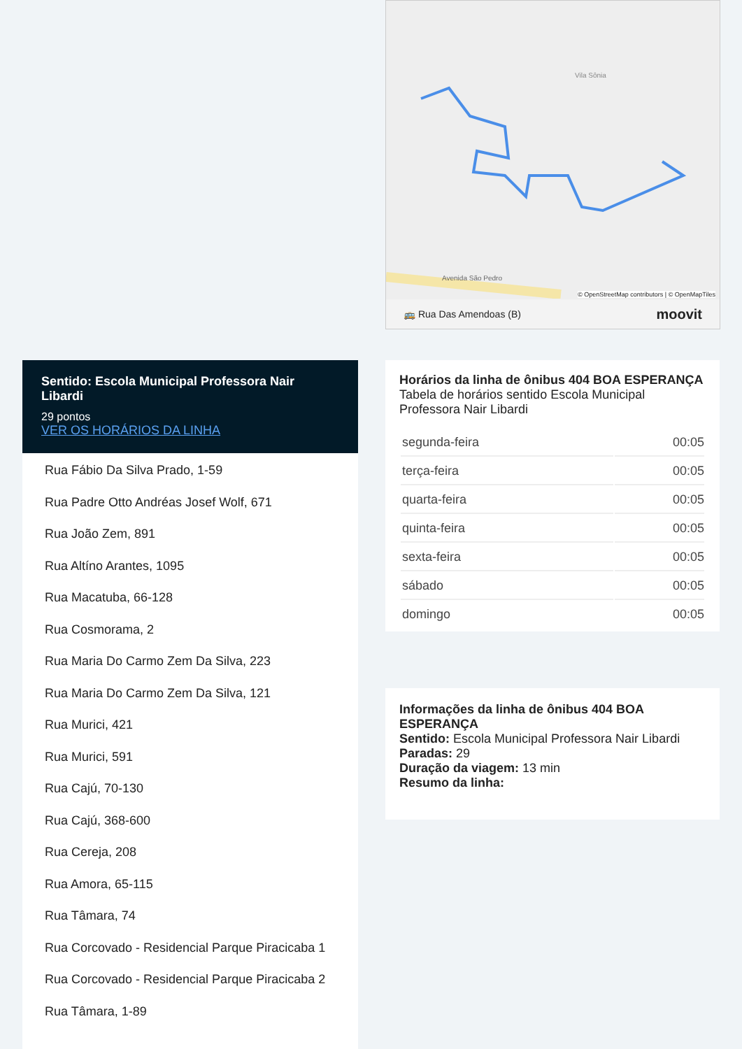Vila Sônia
Avenida São Pedro
© OpenStreetMap contributors | © OpenMapTiles
🚌 Rua Das Amendoas (B) moovit
Sentido: Escola Municipal Professora Nair Libardi
29 pontos
VER OS HORÁRIOS DA LINHA
Rua Fábio Da Silva Prado, 1-59
Rua Padre Otto Andréas Josef Wolf, 671
Rua João Zem, 891
Rua Altíno Arantes, 1095
Rua Macatuba, 66-128
Rua Cosmorama, 2
Rua Maria Do Carmo Zem Da Silva, 223
Rua Maria Do Carmo Zem Da Silva, 121
Rua Murici, 421
Rua Murici, 591
Rua Cajú, 70-130
Rua Cajú, 368-600
Rua Cereja, 208
Rua Amora, 65-115
Rua Tâmara, 74
Rua Corcovado - Residencial Parque Piracicaba 1
Rua Corcovado - Residencial Parque Piracicaba 2
Rua Tâmara, 1-89
Horários da linha de ônibus 404 BOA ESPERANÇA
Tabela de horários sentido Escola Municipal Professora Nair Libardi
| segunda-feira | 00:05 |
| terça-feira | 00:05 |
| quarta-feira | 00:05 |
| quinta-feira | 00:05 |
| sexta-feira | 00:05 |
| sábado | 00:05 |
| domingo | 00:05 |
Informações da linha de ônibus 404 BOA ESPERANÇA
Sentido: Escola Municipal Professora Nair Libardi
Paradas: 29
Duração da viagem: 13 min
Resumo da linha: